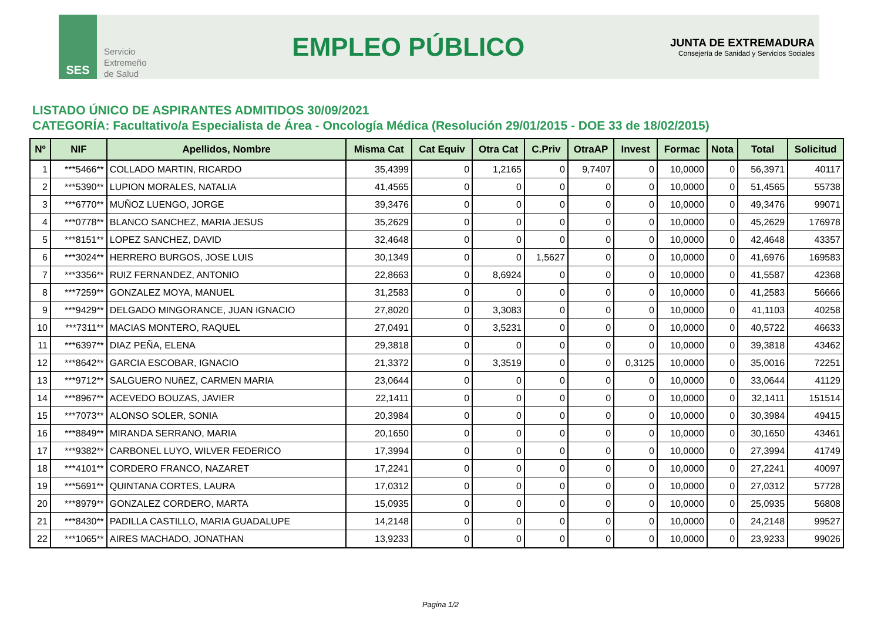SES
Servicio
Extremeño
de Salud
EMPLEO PÚBLICO
JUNTA DE EXTREMADURA
Consejería de Sanidad y Servicios Sociales
LISTADO ÚNICO DE ASPIRANTES ADMITIDOS 30/09/2021
CATEGORÍA: Facultativo/a Especialista de Área - Oncología Médica (Resolución 29/01/2015 - DOE 33 de 18/02/2015)
| Nº | NIF | Apellidos, Nombre | Misma Cat | Cat Equiv | Otra Cat | C.Priv | OtraAP | Invest | Formac | Nota | Total | Solicitud |
| --- | --- | --- | --- | --- | --- | --- | --- | --- | --- | --- | --- | --- |
| 1 | ***5466** | COLLADO MARTIN, RICARDO | 35,4399 | 0 | 1,2165 | 0 | 9,7407 | 0 | 10,0000 | 0 | 56,3971 | 40117 |
| 2 | ***5390** | LUPION MORALES, NATALIA | 41,4565 | 0 | 0 | 0 | 0 | 0 | 10,0000 | 0 | 51,4565 | 55738 |
| 3 | ***6770** | MUÑOZ LUENGO, JORGE | 39,3476 | 0 | 0 | 0 | 0 | 0 | 10,0000 | 0 | 49,3476 | 99071 |
| 4 | ***0778** | BLANCO SANCHEZ, MARIA JESUS | 35,2629 | 0 | 0 | 0 | 0 | 0 | 10,0000 | 0 | 45,2629 | 176978 |
| 5 | ***8151** | LOPEZ SANCHEZ, DAVID | 32,4648 | 0 | 0 | 0 | 0 | 0 | 10,0000 | 0 | 42,4648 | 43357 |
| 6 | ***3024** | HERRERO BURGOS, JOSE LUIS | 30,1349 | 0 | 0 | 1,5627 | 0 | 0 | 10,0000 | 0 | 41,6976 | 169583 |
| 7 | ***3356** | RUIZ FERNANDEZ, ANTONIO | 22,8663 | 0 | 8,6924 | 0 | 0 | 0 | 10,0000 | 0 | 41,5587 | 42368 |
| 8 | ***7259** | GONZALEZ MOYA, MANUEL | 31,2583 | 0 | 0 | 0 | 0 | 0 | 10,0000 | 0 | 41,2583 | 56666 |
| 9 | ***9429** | DELGADO MINGORANCE, JUAN IGNACIO | 27,8020 | 0 | 3,3083 | 0 | 0 | 0 | 10,0000 | 0 | 41,1103 | 40258 |
| 10 | ***7311** | MACIAS MONTERO, RAQUEL | 27,0491 | 0 | 3,5231 | 0 | 0 | 0 | 10,0000 | 0 | 40,5722 | 46633 |
| 11 | ***6397** | DIAZ PEÑA, ELENA | 29,3818 | 0 | 0 | 0 | 0 | 0 | 10,0000 | 0 | 39,3818 | 43462 |
| 12 | ***8642** | GARCIA ESCOBAR, IGNACIO | 21,3372 | 0 | 3,3519 | 0 | 0 | 0,3125 | 10,0000 | 0 | 35,0016 | 72251 |
| 13 | ***9712** | SALGUERO NUñEZ, CARMEN MARIA | 23,0644 | 0 | 0 | 0 | 0 | 0 | 10,0000 | 0 | 33,0644 | 41129 |
| 14 | ***8967** | ACEVEDO BOUZAS, JAVIER | 22,1411 | 0 | 0 | 0 | 0 | 0 | 10,0000 | 0 | 32,1411 | 151514 |
| 15 | ***7073** | ALONSO SOLER, SONIA | 20,3984 | 0 | 0 | 0 | 0 | 0 | 10,0000 | 0 | 30,3984 | 49415 |
| 16 | ***8849** | MIRANDA SERRANO, MARIA | 20,1650 | 0 | 0 | 0 | 0 | 0 | 10,0000 | 0 | 30,1650 | 43461 |
| 17 | ***9382** | CARBONEL LUYO, WILVER FEDERICO | 17,3994 | 0 | 0 | 0 | 0 | 0 | 10,0000 | 0 | 27,3994 | 41749 |
| 18 | ***4101** | CORDERO FRANCO, NAZARET | 17,2241 | 0 | 0 | 0 | 0 | 0 | 10,0000 | 0 | 27,2241 | 40097 |
| 19 | ***5691** | QUINTANA CORTES, LAURA | 17,0312 | 0 | 0 | 0 | 0 | 0 | 10,0000 | 0 | 27,0312 | 57728 |
| 20 | ***8979** | GONZALEZ CORDERO, MARTA | 15,0935 | 0 | 0 | 0 | 0 | 0 | 10,0000 | 0 | 25,0935 | 56808 |
| 21 | ***8430** | PADILLA CASTILLO, MARIA GUADALUPE | 14,2148 | 0 | 0 | 0 | 0 | 0 | 10,0000 | 0 | 24,2148 | 99527 |
| 22 | ***1065** | AIRES MACHADO, JONATHAN | 13,9233 | 0 | 0 | 0 | 0 | 0 | 10,0000 | 0 | 23,9233 | 99026 |
Pagina 1/2